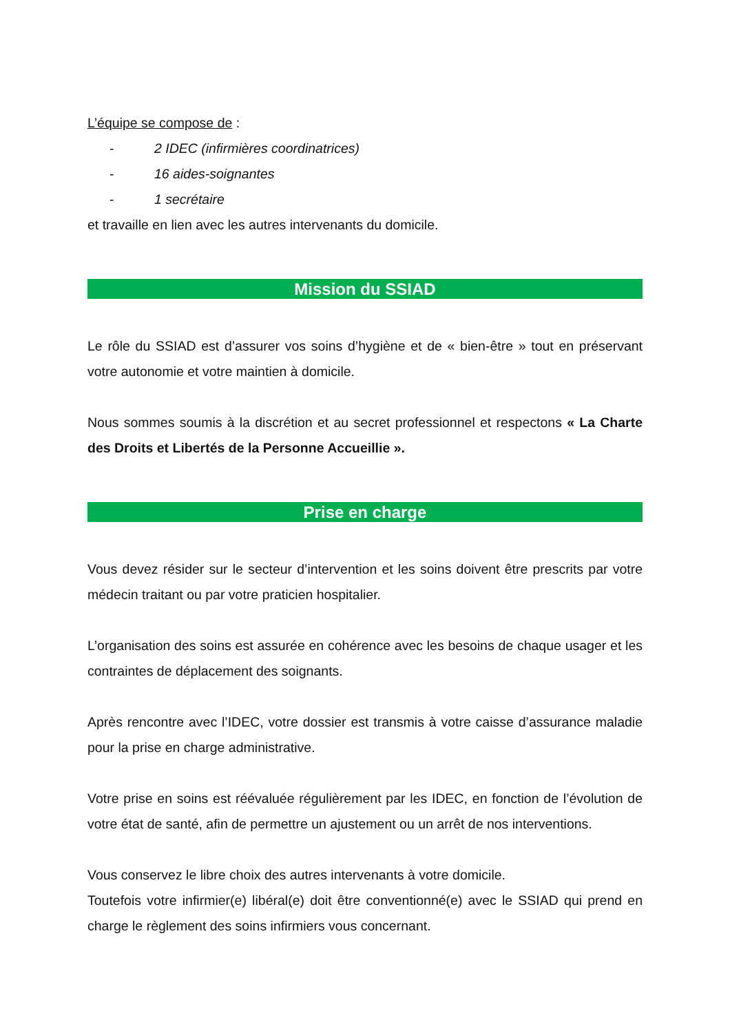L’équipe se compose de :
- 2 IDEC (infirmières coordinatrices)
- 16 aides-soignantes
- 1 secrétaire
et travaille en lien avec les autres intervenants du domicile.
Mission du SSIAD
Le rôle du SSIAD est d’assurer vos soins d’hygiène et de « bien-être » tout en préservant votre autonomie et votre maintien à domicile.
Nous sommes soumis à la discrétion et au secret professionnel et respectons « La Charte des Droits et Libertés de la Personne Accueillie ».
Prise en charge
Vous devez résider sur le secteur d’intervention et les soins doivent être prescrits par votre médecin traitant ou par votre praticien hospitalier.
L’organisation des soins est assurée en cohérence avec les besoins de chaque usager et les contraintes de déplacement des soignants.
Après rencontre avec l’IDEC, votre dossier est transmis à votre caisse d’assurance maladie pour la prise en charge administrative.
Votre prise en soins est réévaluée régulièrement par les IDEC, en fonction de l’évolution de votre état de santé, afin de permettre un ajustement ou un arrêt de nos interventions.
Vous conservez le libre choix des autres intervenants à votre domicile.
Toutefois votre infirmier(e) libéral(e) doit être conventionné(e) avec le SSIAD qui prend en charge le règlement des soins infirmiers vous concernant.